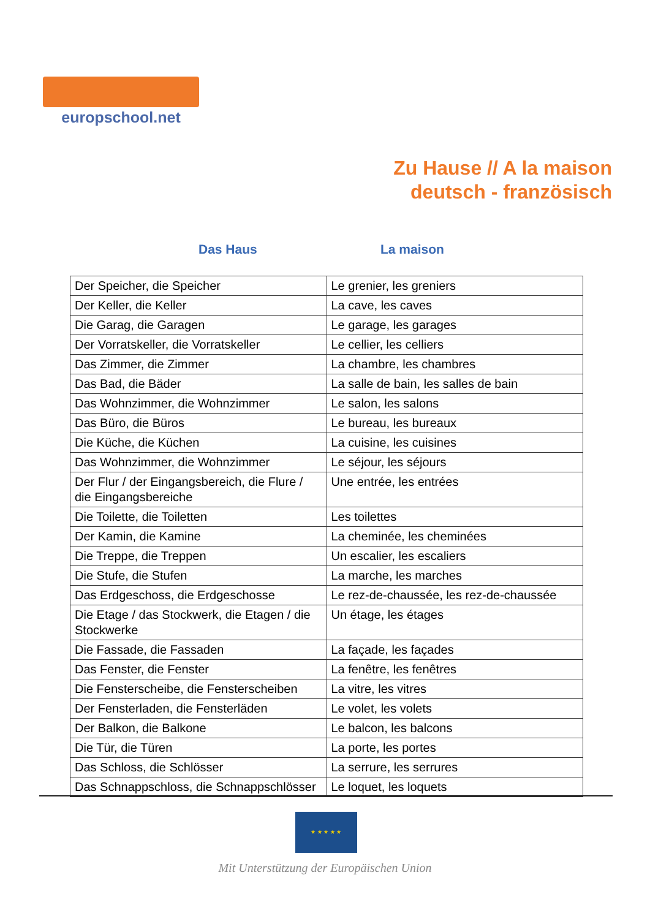europschool.net
Zu Hause // A la maison
deutsch - französisch
Das Haus La maison
| Der Speicher, die Speicher | Le grenier, les greniers |
| Der Keller, die Keller | La cave, les caves |
| Die Garag, die Garagen | Le garage, les garages |
| Der Vorratskeller, die Vorratskeller | Le cellier, les celliers |
| Das Zimmer, die Zimmer | La chambre, les chambres |
| Das Bad, die Bäder | La salle de bain, les salles de bain |
| Das Wohnzimmer, die Wohnzimmer | Le salon, les salons |
| Das Büro, die Büros | Le bureau, les bureaux |
| Die Küche, die Küchen | La cuisine, les cuisines |
| Das Wohnzimmer, die Wohnzimmer | Le séjour, les séjours |
| Der Flur / der Eingangsbereich, die Flure / die Eingangsbereiche | Une entrée, les entrées |
| Die Toilette, die Toiletten | Les toilettes |
| Der Kamin, die Kamine | La cheminée, les cheminées |
| Die Treppe, die Treppen | Un escalier, les escaliers |
| Die Stufe, die Stufen | La marche, les marches |
| Das Erdgeschoss, die Erdgeschosse | Le rez-de-chaussée, les rez-de-chaussée |
| Die Etage / das Stockwerk, die Etagen / die Stockwerke | Un étage, les étages |
| Die Fassade, die Fassaden | La façade, les façades |
| Das Fenster, die Fenster | La fenêtre, les fenêtres |
| Die Fensterscheibe, die Fensterscheiben | La vitre, les vitres |
| Der Fensterladen, die Fensterläden | Le volet, les volets |
| Der Balkon, die Balkone | Le balcon, les balcons |
| Die Tür, die Türen | La porte, les portes |
| Das Schloss, die Schlösser | La serrure, les serrures |
| Das Schnappschloss, die Schnappschlösser | Le loquet, les loquets |
★ ★ ★ ★ ★
Mit Unterstützung der Europäischen Union